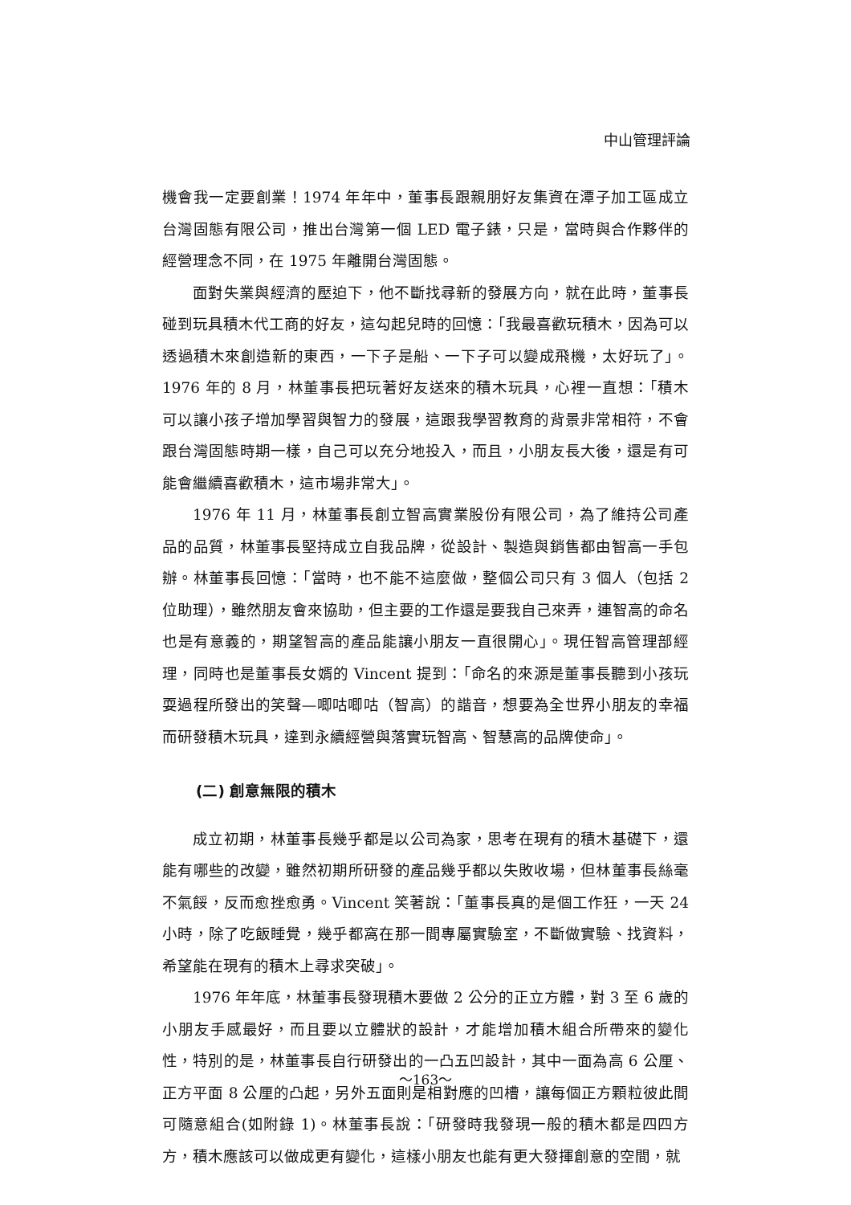中山管理評論
機會我一定要創業！1974 年年中，董事長跟親朋好友集資在潭子加工區成立台灣固態有限公司，推出台灣第一個 LED 電子錶，只是，當時與合作夥伴的經營理念不同，在 1975 年離開台灣固態。
面對失業與經濟的壓迫下，他不斷找尋新的發展方向，就在此時，董事長碰到玩具積木代工商的好友，這勾起兒時的回憶：「我最喜歡玩積木，因為可以透過積木來創造新的東西，一下子是船、一下子可以變成飛機，太好玩了」。1976 年的 8 月，林董事長把玩著好友送來的積木玩具，心裡一直想：「積木可以讓小孩子增加學習與智力的發展，這跟我學習教育的背景非常相符，不會跟台灣固態時期一樣，自己可以充分地投入，而且，小朋友長大後，還是有可能會繼續喜歡積木，這市場非常大」。
1976 年 11 月，林董事長創立智高實業股份有限公司，為了維持公司產品的品質，林董事長堅持成立自我品牌，從設計、製造與銷售都由智高一手包辦。林董事長回憶：「當時，也不能不這麼做，整個公司只有 3 個人（包括 2 位助理），雖然朋友會來協助，但主要的工作還是要我自己來弄，連智高的命名也是有意義的，期望智高的產品能讓小朋友一直很開心」。現任智高管理部經理，同時也是董事長女婿的 Vincent 提到：「命名的來源是董事長聽到小孩玩耍過程所發出的笑聲—唧咕唧咕（智高）的諧音，想要為全世界小朋友的幸福而研發積木玩具，達到永續經營與落實玩智高、智慧高的品牌使命」。
(二) 創意無限的積木
成立初期，林董事長幾乎都是以公司為家，思考在現有的積木基礎下，還能有哪些的改變，雖然初期所研發的產品幾乎都以失敗收場，但林董事長絲毫不氣餒，反而愈挫愈勇。Vincent 笑著說：「董事長真的是個工作狂，一天 24 小時，除了吃飯睡覺，幾乎都窩在那一間專屬實驗室，不斷做實驗、找資料，希望能在現有的積木上尋求突破」。
1976 年年底，林董事長發現積木要做 2 公分的正立方體，對 3 至 6 歲的小朋友手感最好，而且要以立體狀的設計，才能增加積木組合所帶來的變化性，特別的是，林董事長自行研發出的一凸五凹設計，其中一面為高 6 公厘、正方平面 8 公厘的凸起，另外五面則是相對應的凹槽，讓每個正方顆粒彼此間可隨意組合(如附錄 1)。林董事長說：「研發時我發現一般的積木都是四四方方，積木應該可以做成更有變化，這樣小朋友也能有更大發揮創意的空間，就
～163～